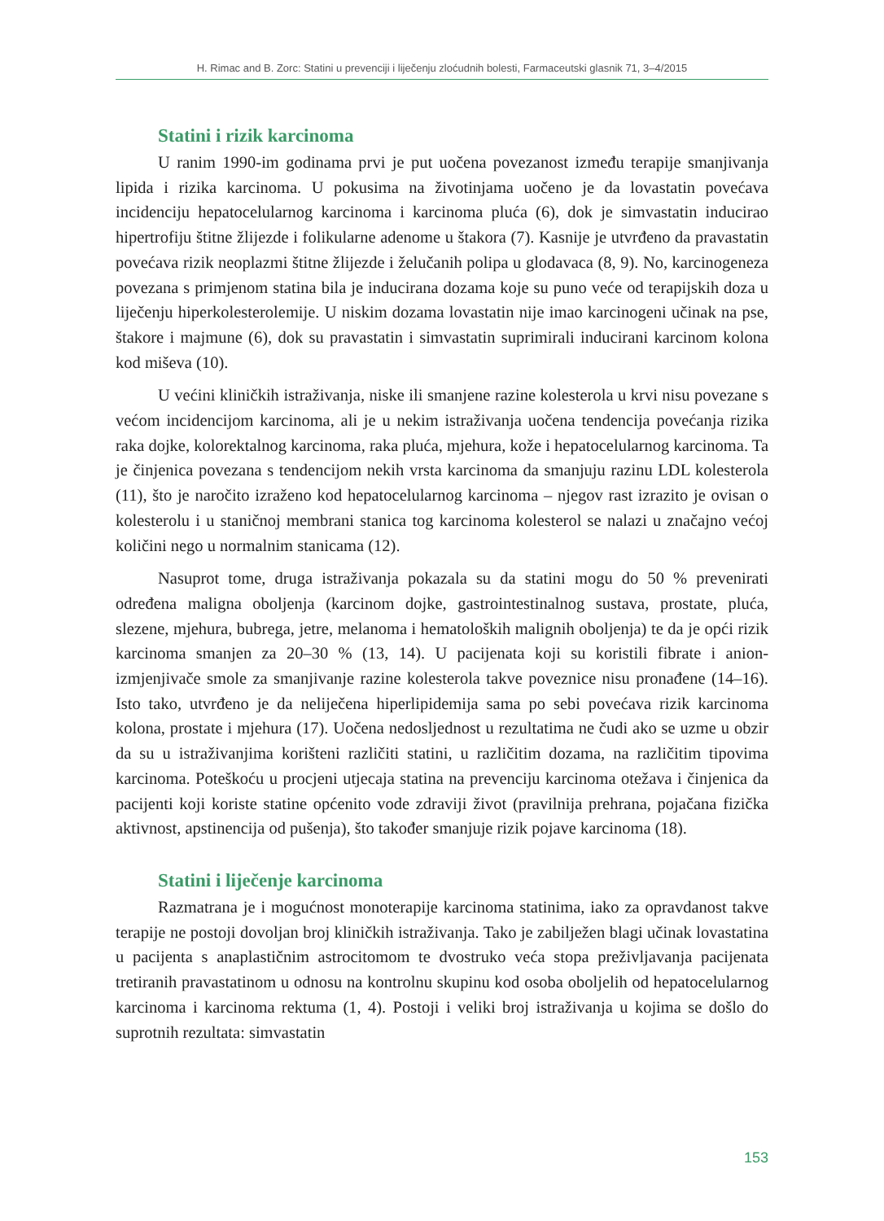H. Rimac and B. Zorc: Statini u prevenciji i liječenju zloćudnih bolesti, Farmaceutski glasnik 71, 3–4/2015
Statini i rizik karcinoma
U ranim 1990-im godinama prvi je put uočena povezanost između terapije smanjivanja lipida i rizika karcinoma. U pokusima na životinjama uočeno je da lovastatin povećava incidenciju hepatocelularnog karcinoma i karcinoma pluća (6), dok je simvastatin inducirao hipertrofiju štitne žlijezde i folikularne adenome u štakora (7). Kasnije je utvrđeno da pravastatin povećava rizik neoplazmi štitne žlijezde i želučanih polipa u glodavaca (8, 9). No, karcinogeneza povezana s primjenom statina bila je inducirana dozama koje su puno veće od terapijskih doza u liječenju hiperkolesterolemije. U niskim dozama lovastatin nije imao karcinogeni učinak na pse, štakore i majmune (6), dok su pravastatin i simvastatin suprimirali inducirani karcinom kolona kod miševa (10).
U većini kliničkih istraživanja, niske ili smanjene razine kolesterola u krvi nisu povezane s većom incidencijom karcinoma, ali je u nekim istraživanja uočena tendencija povećanja rizika raka dojke, kolorektalnog karcinoma, raka pluća, mjehura, kože i hepatocelularnog karcinoma. Ta je činjenica povezana s tendencijom nekih vrsta karcinoma da smanjuju razinu LDL kolesterola (11), što je naročito izraženo kod hepatocelularnog karcinoma – njegov rast izrazito je ovisan o kolesterolu i u staničnoj membrani stanica tog karcinoma kolesterol se nalazi u značajno većoj količini nego u normalnim stanicama (12).
Nasuprot tome, druga istraživanja pokazala su da statini mogu do 50 % prevenirati određena maligna oboljenja (karcinom dojke, gastrointestinalnog sustava, prostate, pluća, slezene, mjehura, bubrega, jetre, melanoma i hematoloških malignih oboljenja) te da je opći rizik karcinoma smanjen za 20–30 % (13, 14). U pacijenata koji su koristili fibrate i anion-izmjenjivače smole za smanjivanje razine kolesterola takve poveznice nisu pronađene (14–16). Isto tako, utvrđeno je da neliječena hiperlipidemija sama po sebi povećava rizik karcinoma kolona, prostate i mjehura (17). Uočena nedosljednost u rezultatima ne čudi ako se uzme u obzir da su u istraživanjima korišteni različiti statini, u različitim dozama, na različitim tipovima karcinoma. Poteškoću u procjeni utjecaja statina na prevenciju karcinoma otežava i činjenica da pacijenti koji koriste statine općenito vode zdraviji život (pravilnija prehrana, pojačana fizička aktivnost, apstinencija od pušenja), što također smanjuje rizik pojave karcinoma (18).
Statini i liječenje karcinoma
Razmatrana je i mogućnost monoterapije karcinoma statinima, iako za opravdanost takve terapije ne postoji dovoljan broj kliničkih istraživanja. Tako je zabilježen blagi učinak lovastatina u pacijenta s anaplastičnim astrocitomom te dvostruko veća stopa preživljavanja pacijenata tretiranih pravastatinom u odnosu na kontrolnu skupinu kod osoba oboljelih od hepatocelularnog karcinoma i karcinoma rektuma (1, 4). Postoji i veliki broj istraživanja u kojima se došlo do suprotnih rezultata: simvastatin
153